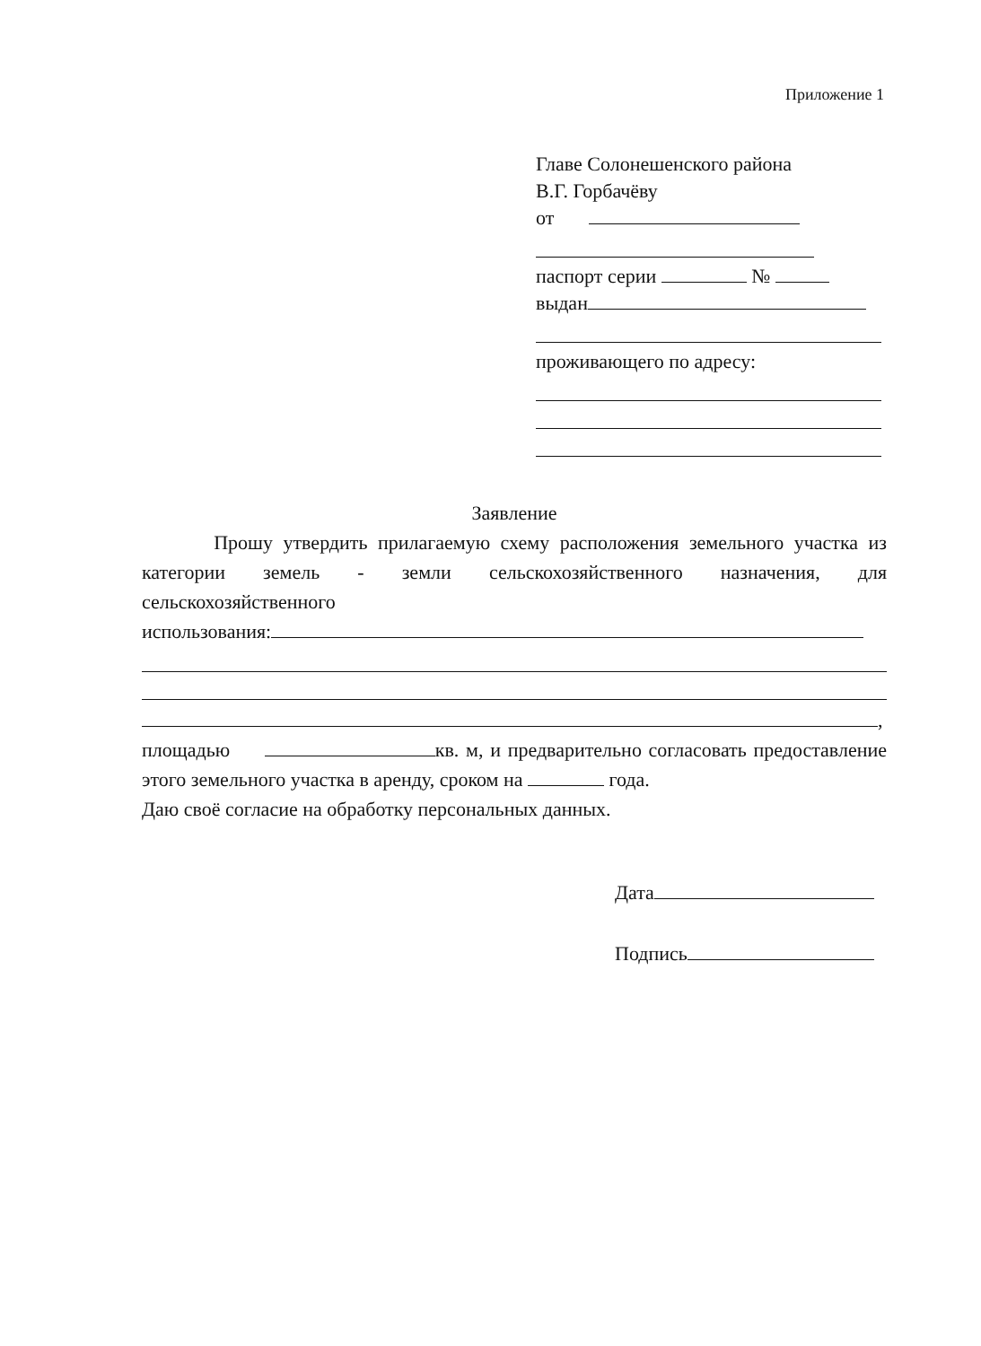Приложение 1
Главе Солонешенского района
В.Г. Горбачёву
от
паспорт серии №
выдан
проживающего по адресу:
Заявление
Прошу утвердить прилагаемую схему расположения земельного участка из категории земель - земли сельскохозяйственного назначения, для сельскохозяйственного
использования:
,
площадью кв. м, и предварительно согласовать предоставление этого земельного участка в аренду, сроком на года.
Даю своё согласие на обработку персональных данных.
Дата
Подпись